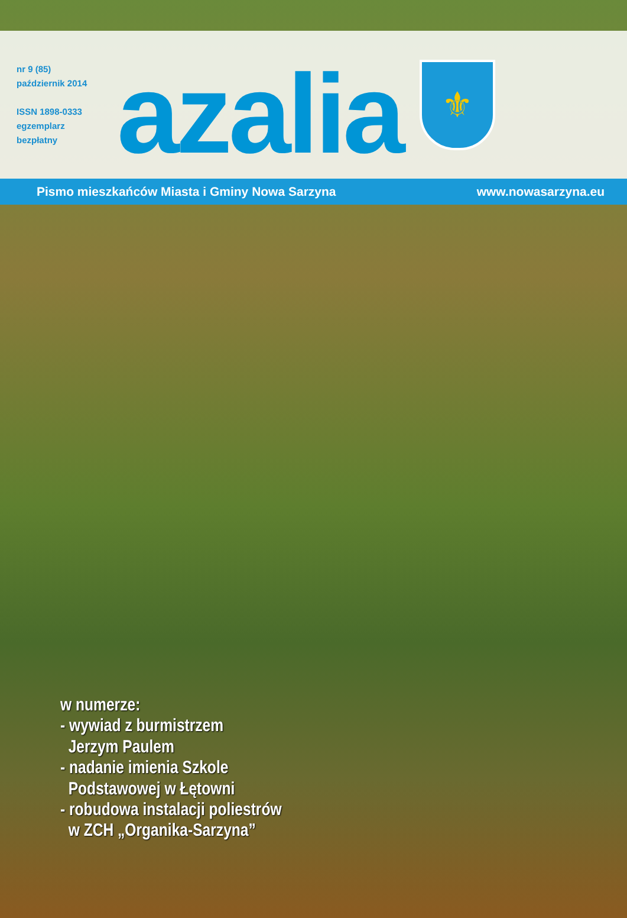nr 9 (85)
październik 2014
ISSN 1898-0333
egzemplarz
bezpłatny
azalia
⚜
Pismo mieszkańców Miasta i Gminy Nowa Sarzyna www.nowasarzyna.eu
w numerze:
- wywiad z burmistrzem
Jerzym Paulem
- nadanie imienia Szkole
Podstawowej w Łętowni
- robudowa instalacji poliestrów
w ZCH „Organika-Sarzyna”